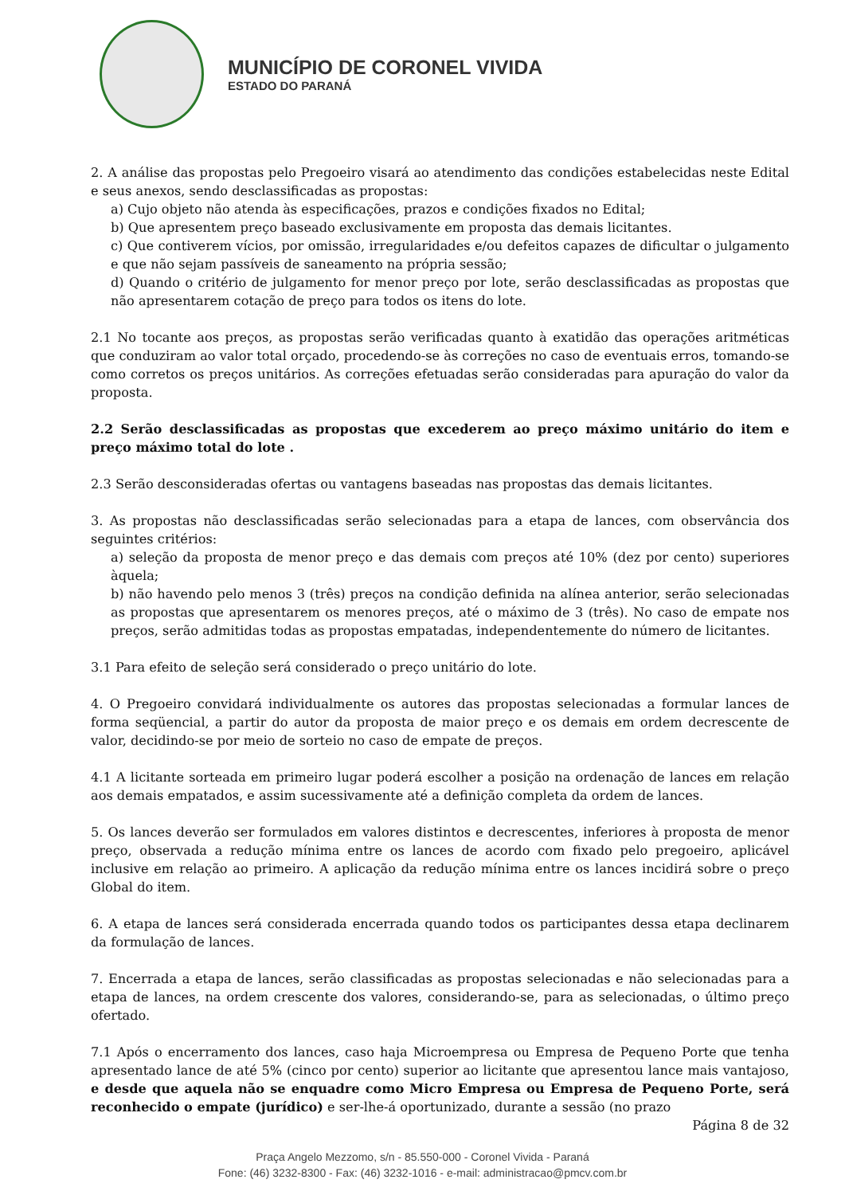MUNICÍPIO DE CORONEL VIVIDA
ESTADO DO PARANÁ
2. A análise das propostas pelo Pregoeiro visará ao atendimento das condições estabelecidas neste Edital e seus anexos, sendo desclassificadas as propostas:
a) Cujo objeto não atenda às especificações, prazos e condições fixados no Edital;
b) Que apresentem preço baseado exclusivamente em proposta das demais licitantes.
c) Que contiverem vícios, por omissão, irregularidades e/ou defeitos capazes de dificultar o julgamento e que não sejam passíveis de saneamento na própria sessão;
d) Quando o critério de julgamento for menor preço por lote, serão desclassificadas as propostas que não apresentarem cotação de preço para todos os itens do lote.
2.1 No tocante aos preços, as propostas serão verificadas quanto à exatidão das operações aritméticas que conduziram ao valor total orçado, procedendo-se às correções no caso de eventuais erros, tomando-se como corretos os preços unitários. As correções efetuadas serão consideradas para apuração do valor da proposta.
2.2 Serão desclassificadas as propostas que excederem ao preço máximo unitário do item e preço máximo total do lote .
2.3 Serão desconsideradas ofertas ou vantagens baseadas nas propostas das demais licitantes.
3. As propostas não desclassificadas serão selecionadas para a etapa de lances, com observância dos seguintes critérios:
a) seleção da proposta de menor preço e das demais com preços até 10% (dez por cento) superiores àquela;
b) não havendo pelo menos 3 (três) preços na condição definida na alínea anterior, serão selecionadas as propostas que apresentarem os menores preços, até o máximo de 3 (três). No caso de empate nos preços, serão admitidas todas as propostas empatadas, independentemente do número de licitantes.
3.1 Para efeito de seleção será considerado o preço unitário do lote.
4. O Pregoeiro convidará individualmente os autores das propostas selecionadas a formular lances de forma seqüencial, a partir do autor da proposta de maior preço e os demais em ordem decrescente de valor, decidindo-se por meio de sorteio no caso de empate de preços.
4.1 A licitante sorteada em primeiro lugar poderá escolher a posição na ordenação de lances em relação aos demais empatados, e assim sucessivamente até a definição completa da ordem de lances.
5. Os lances deverão ser formulados em valores distintos e decrescentes, inferiores à proposta de menor preço, observada a redução mínima entre os lances de acordo com fixado pelo pregoeiro, aplicável inclusive em relação ao primeiro. A aplicação da redução mínima entre os lances incidirá sobre o preço Global do item.
6. A etapa de lances será considerada encerrada quando todos os participantes dessa etapa declinarem da formulação de lances.
7. Encerrada a etapa de lances, serão classificadas as propostas selecionadas e não selecionadas para a etapa de lances, na ordem crescente dos valores, considerando-se, para as selecionadas, o último preço ofertado.
7.1 Após o encerramento dos lances, caso haja Microempresa ou Empresa de Pequeno Porte que tenha apresentado lance de até 5% (cinco por cento) superior ao licitante que apresentou lance mais vantajoso, e desde que aquela não se enquadre como Micro Empresa ou Empresa de Pequeno Porte, será reconhecido o empate (jurídico) e ser-lhe-á oportunizado, durante a sessão (no prazo
Página 8 de 32
Praça Angelo Mezzomo, s/n - 85.550-000 - Coronel Vivida - Paraná
Fone: (46) 3232-8300 - Fax: (46) 3232-1016 - e-mail: administracao@pmcv.com.br